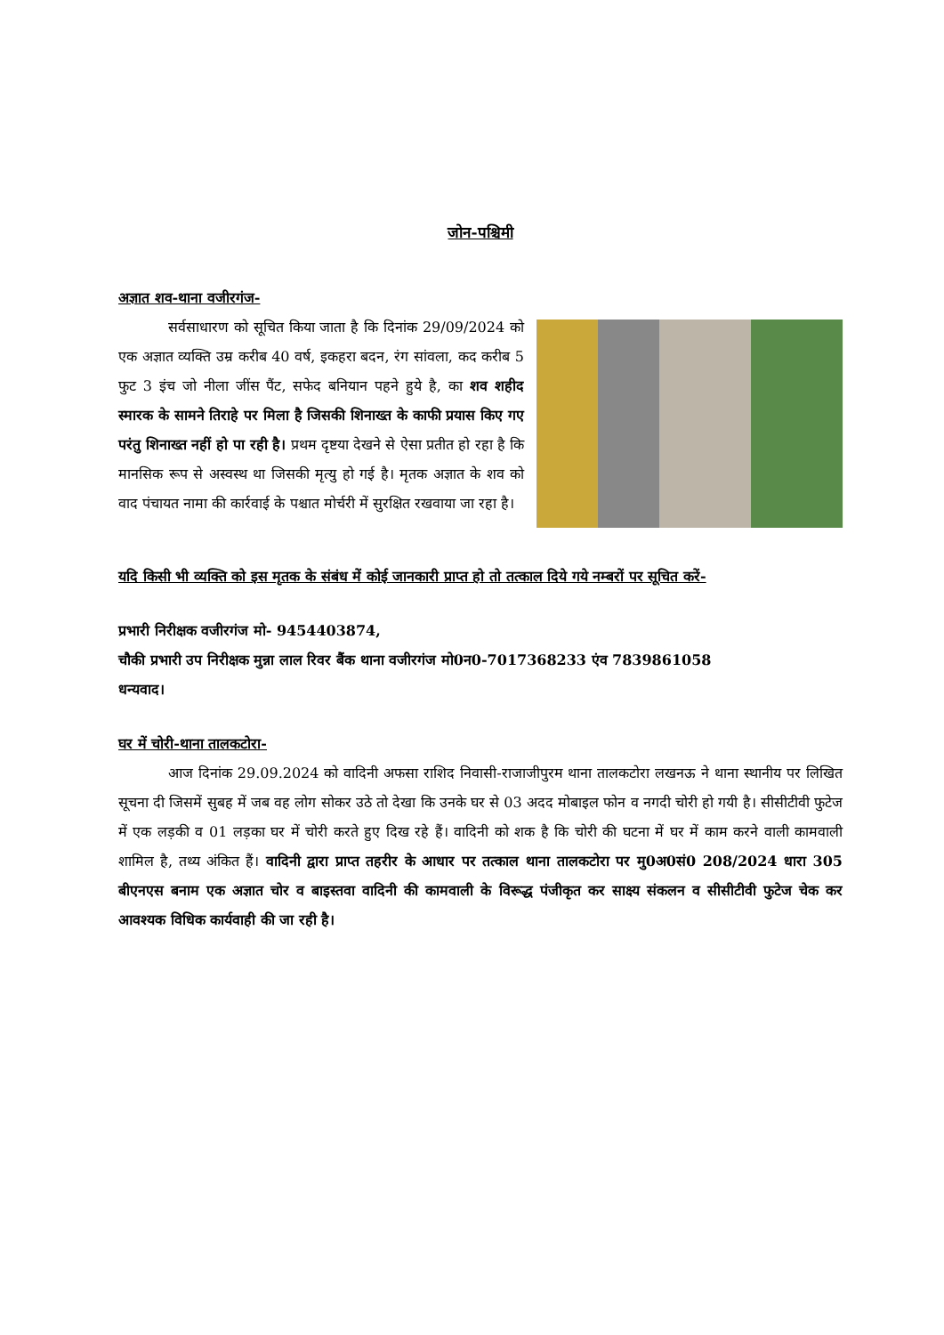जोन-पश्चिमी
अज्ञात शव-थाना वजीरगंज-
सर्वसाधारण को सूचित किया जाता है कि दिनांक 29/09/2024 को एक अज्ञात व्यक्ति उम्र करीब 40 वर्ष, इकहरा बदन, रंग सांवला, कद करीब 5 फुट 3 इंच जो नीला जींस पैंट, सफेद बनियान पहने हुये है, का शव शहीद स्मारक के सामने तिराहे पर मिला है जिसकी शिनाख्त के काफी प्रयास किए गए परंतु शिनाख्त नहीं हो पा रही है। प्रथम दृष्टया देखने से ऐसा प्रतीत हो रहा है कि मानसिक रूप से अस्वस्थ था जिसकी मृत्यु हो गई है। मृतक अज्ञात के शव को वाद पंचायत नामा की कार्रवाई के पश्चात मोर्चरी में सुरक्षित रखवाया जा रहा है।
यदि किसी भी व्यक्ति को इस मृतक के संबंध में कोई जानकारी प्राप्त हो तो तत्काल दिये गये नम्बरों पर सूचित करें-
प्रभारी निरीक्षक वजीरगंज मो- 9454403874,
चौकी प्रभारी उप निरीक्षक मुन्ना लाल रिवर बैंक थाना वजीरगंज मो0न0-7017368233 एंव 7839861058
धन्यवाद।
घर में चोरी-थाना तालकटोरा-
आज दिनांक 29.09.2024 को वादिनी अफसा राशिद निवासी-राजाजीपुरम थाना तालकटोरा लखनऊ ने थाना स्थानीय पर लिखित सूचना दी जिसमें सुबह में जब वह लोग सोकर उठे तो देखा कि उनके घर से 03 अदद मोबाइल फोन व नगदी चोरी हो गयी है। सीसीटीवी फुटेज में एक लड़की व 01 लड़का घर में चोरी करते हुए दिख रहे हैं। वादिनी को शक है कि चोरी की घटना में घर में काम करने वाली कामवाली शामिल है, तथ्य अंकित हैं। वादिनी द्वारा प्राप्त तहरीर के आधार पर तत्काल थाना तालकटोरा पर मु0अ0सं0 208/2024 धारा 305 बीएनएस बनाम एक अज्ञात चोर व बाइस्तवा वादिनी की कामवाली के विरूद्ध पंजीकृत कर साक्ष्य संकलन व सीसीटीवी फुटेज चेक कर आवश्यक विधिक कार्यवाही की जा रही है।